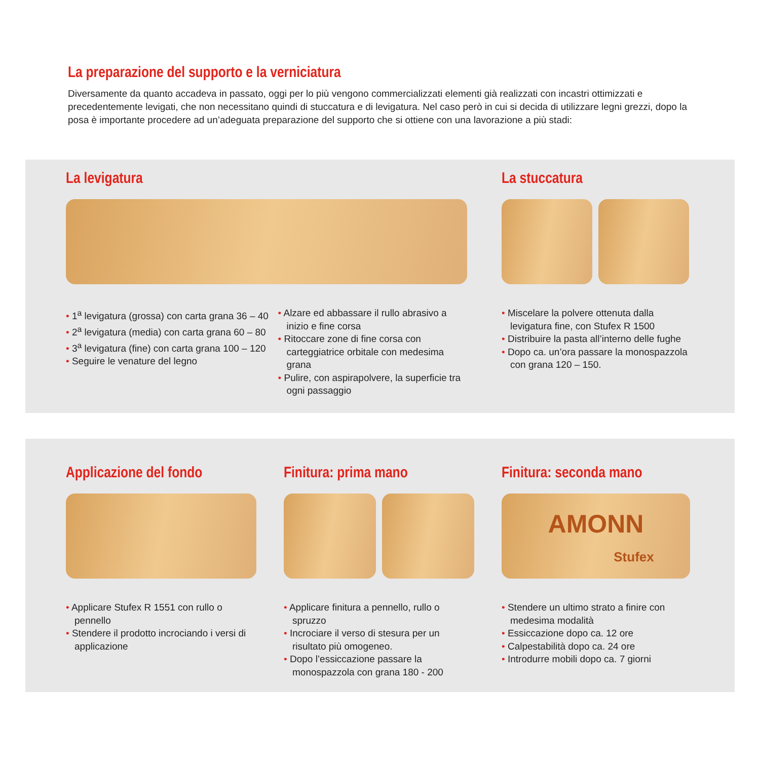La preparazione del supporto e la verniciatura
Diversamente da quanto accadeva in passato, oggi per lo più vengono commercializzati elementi già realizzati con incastri ottimizzati e precedentemente levigati, che non necessitano quindi di stuccatura e di levigatura. Nel caso però in cui si decida di utilizzare legni grezzi, dopo la posa è importante procedere ad un’adeguata preparazione del supporto che si ottiene con una lavorazione a più stadi:
La levigatura
• 1<sup>a</sup> levigatura (grossa) con carta grana 36 – 40
• 2<sup>a</sup> levigatura (media) con carta grana 60 – 80
• 3<sup>a</sup> levigatura (fine) con carta grana 100 – 120
• Seguire le venature del legno
• Alzare ed abbassare il rullo abrasivo a inizio e fine corsa
• Ritoccare zone di fine corsa con carteggiatrice orbitale con medesima grana
• Pulire, con aspirapolvere, la superficie tra ogni passaggio
La stuccatura
• Miscelare la polvere ottenuta dalla levigatura fine, con Stufex R 1500
• Distribuire la pasta all’interno delle fughe
• Dopo ca. un’ora passare la monospazzola con grana 120 – 150.
Applicazione del fondo
• Applicare Stufex R 1551 con rullo o pennello
• Stendere il prodotto incrociando i versi di applicazione
Finitura: prima mano
• Applicare finitura a pennello, rullo o spruzzo
• Incrociare il verso di stesura per un risultato più omogeneo.
• Dopo l’essiccazione passare la monospazzola con grana 180 - 200
Finitura: seconda mano
AMONN
Stufex
• Stendere un ultimo strato a finire con medesima modalità
• Essiccazione dopo ca. 12 ore
• Calpestabilità dopo ca. 24 ore
• Introdurre mobili dopo ca. 7 giorni